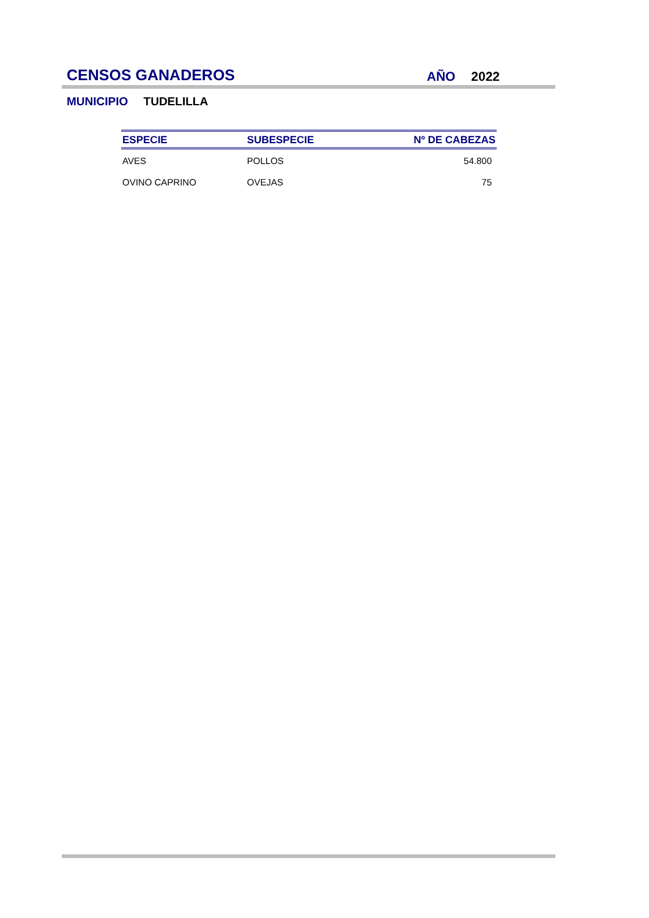CENSOS GANADEROS AÑO 2022
MUNICIPIO TUDELILLA
| ESPECIE | SUBESPECIE | Nº DE CABEZAS |
| --- | --- | --- |
| AVES | POLLOS | 54.800 |
| OVINO CAPRINO | OVEJAS | 75 |